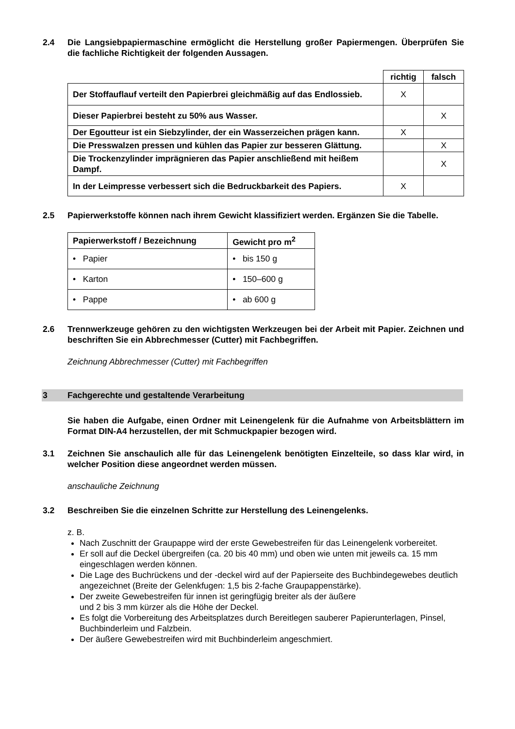2.4 Die Langsiebpapiermaschine ermöglicht die Herstellung großer Papiermengen. Überprüfen Sie die fachliche Richtigkeit der folgenden Aussagen.
| | richtig | falsch |
| Der Stoffauflauf verteilt den Papierbrei gleichmäßig auf das Endlossieb. | X | |
| Dieser Papierbrei besteht zu 50% aus Wasser. | | X |
| Der Egoutteur ist ein Siebzylinder, der ein Wasserzeichen prägen kann. | X | |
| Die Presswalzen pressen und kühlen das Papier zur besseren Glättung. | | X |
| Die Trockenzylinder imprägnieren das Papier anschließend mit heißem Dampf. | | X |
| In der Leimpresse verbessert sich die Bedruckbarkeit des Papiers. | X | |
2.5 Papierwerkstoffe können nach ihrem Gewicht klassifiziert werden. Ergänzen Sie die Tabelle.
| Papierwerkstoff / Bezeichnung | Gewicht pro m<sup>2</sup> |
| --- | --- |
| • Papier | • bis 150 g |
| • Karton | • 150–600 g |
| • Pappe | • ab 600 g |
2.6 Trennwerkzeuge gehören zu den wichtigsten Werkzeugen bei der Arbeit mit Papier. Zeichnen und beschriften Sie ein Abbrechmesser (Cutter) mit Fachbegriffen.
Zeichnung Abbrechmesser (Cutter) mit Fachbegriffen
3 Fachgerechte und gestaltende Verarbeitung
Sie haben die Aufgabe, einen Ordner mit Leinengelenk für die Aufnahme von Arbeitsblättern im Format DIN-A4 herzustellen, der mit Schmuckpapier bezogen wird.
3.1 Zeichnen Sie anschaulich alle für das Leinengelenk benötigten Einzelteile, so dass klar wird, in welcher Position diese angeordnet werden müssen.
anschauliche Zeichnung
3.2 Beschreiben Sie die einzelnen Schritte zur Herstellung des Leinengelenks.
z. B.
Nach Zuschnitt der Graupappe wird der erste Gewebestreifen für das Leinengelenk vorbereitet.
Er soll auf die Deckel übergreifen (ca. 20 bis 40 mm) und oben wie unten mit jeweils ca. 15 mm eingeschlagen werden können.
Die Lage des Buchrückens und der -deckel wird auf der Papierseite des Buchbindegewebes deutlich angezeichnet (Breite der Gelenkfugen: 1,5 bis 2-fache Graupappenstärke).
Der zweite Gewebestreifen für innen ist geringfügig breiter als der äußere
und 2 bis 3 mm kürzer als die Höhe der Deckel.
Es folgt die Vorbereitung des Arbeitsplatzes durch Bereitlegen sauberer Papierunterlagen, Pinsel, Buchbinderleim und Falzbein.
Der äußere Gewebestreifen wird mit Buchbinderleim angeschmiert.